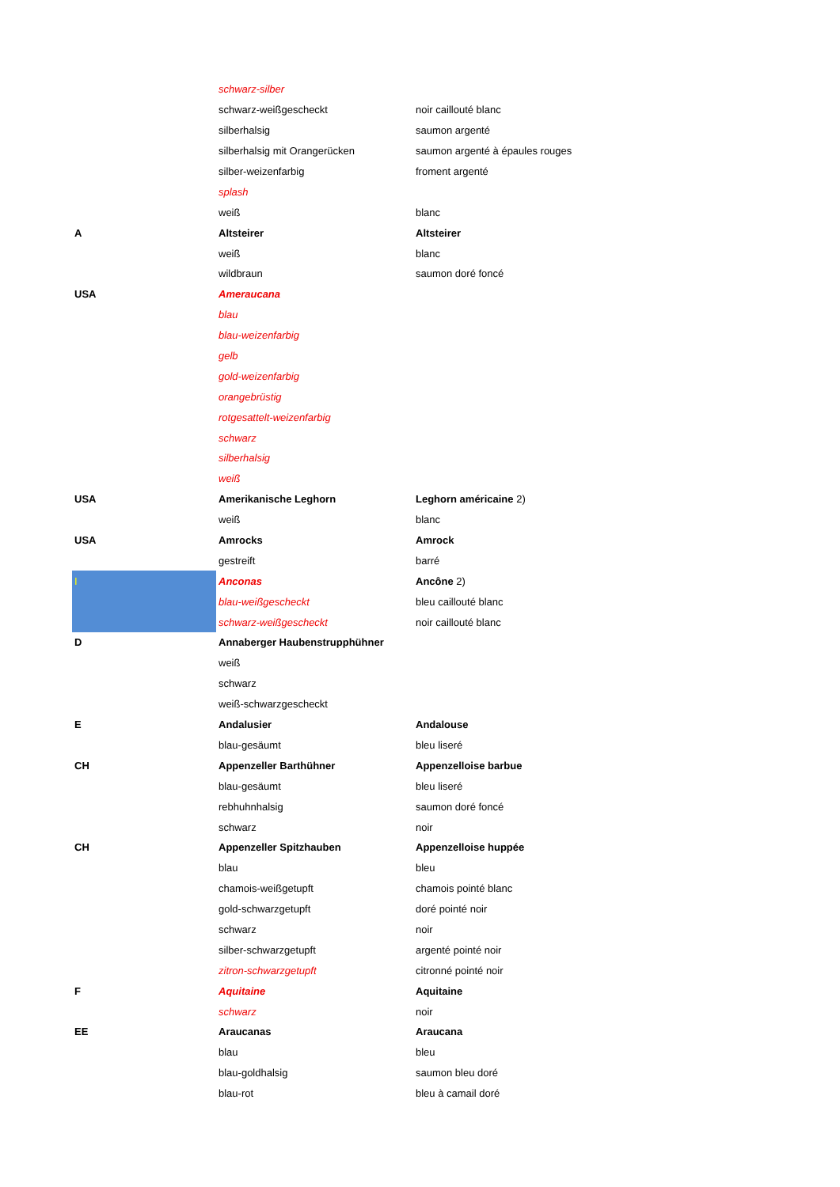| | schwarz-silber | |
| | schwarz-weißgescheckt | noir caillouté blanc |
| | silberhalsig | saumon argenté |
| | silberhalsig mit Orangerücken | saumon argenté à épaules rouges |
| | silber-weizenfarbig | froment argenté |
| | splash | |
| | weiß | blanc |
| A | Altsteirer | Altsteirer |
| | weiß | blanc |
| | wildbraun | saumon doré foncé |
| USA | Ameraucana | |
| | blau | |
| | blau-weizenfarbig | |
| | gelb | |
| | gold-weizenfarbig | |
| | orangebrüstig | |
| | rotgesattelt-weizenfarbig | |
| | schwarz | |
| | silberhalsig | |
| | weiß | |
| USA | Amerikanische Leghorn | Leghorn américaine 2) |
| | weiß | blanc |
| USA | Amrocks | Amrock |
| | gestreift | barré |
| I | Anconas | Ancône 2) |
| | blau-weißgescheckt | bleu caillouté blanc |
| | schwarz-weißgescheckt | noir caillouté blanc |
| D | Annaberger Haubenstrupphühner | |
| | weiß | |
| | schwarz | |
| | weiß-schwarzgescheckt | |
| E | Andalusier | Andalouse |
| | blau-gesäumt | bleu liseré |
| CH | Appenzeller Barthühner | Appenzelloise barbue |
| | blau-gesäumt | bleu liseré |
| | rebhuhnhalsig | saumon doré foncé |
| | schwarz | noir |
| CH | Appenzeller Spitzhauben | Appenzelloise huppée |
| | blau | bleu |
| | chamois-weißgetupft | chamois pointé blanc |
| | gold-schwarzgetupft | doré pointé noir |
| | schwarz | noir |
| | silber-schwarzgetupft | argenté pointé noir |
| | zitron-schwarzgetupft | citronné pointé noir |
| F | Aquitaine | Aquitaine |
| | schwarz | noir |
| EE | Araucanas | Araucana |
| | blau | bleu |
| | blau-goldhalsig | saumon bleu doré |
| | blau-rot | bleu à camail doré |